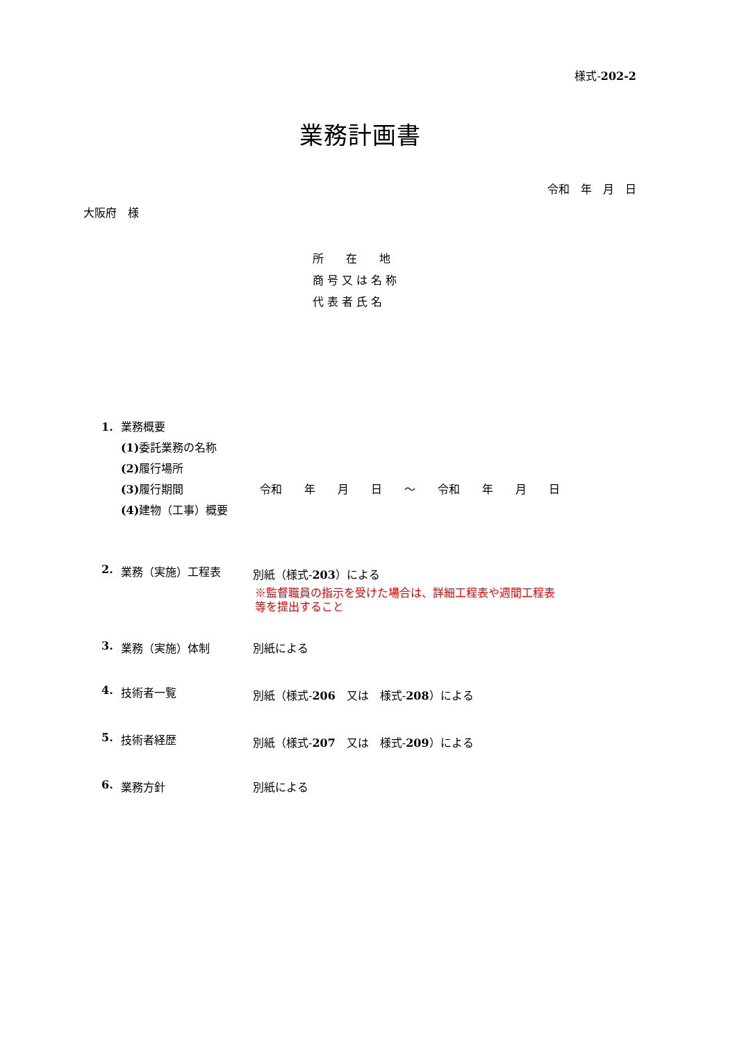様式-202-2
業務計画書
令和　年　月　日
大阪府　様
所　　在　　地
商 号 又 は 名 称
代 表 者 氏 名
1. 業務概要
(1) 委託業務の名称
(2) 履行場所
(3) 履行期間 令和　　年　　月　　日　　～　　令和　　年　　月　　日
(4) 建物（工事）概要
2. 業務（実施）工程表 別紙（様式-203）による
※監督職員の指示を受けた場合は、詳細工程表や週間工程表
等を提出すること
3. 業務（実施）体制 別紙による
4. 技術者一覧 別紙（様式-206　又は　様式-208）による
5. 技術者経歴 別紙（様式-207　又は　様式-209）による
6. 業務方針 別紙による